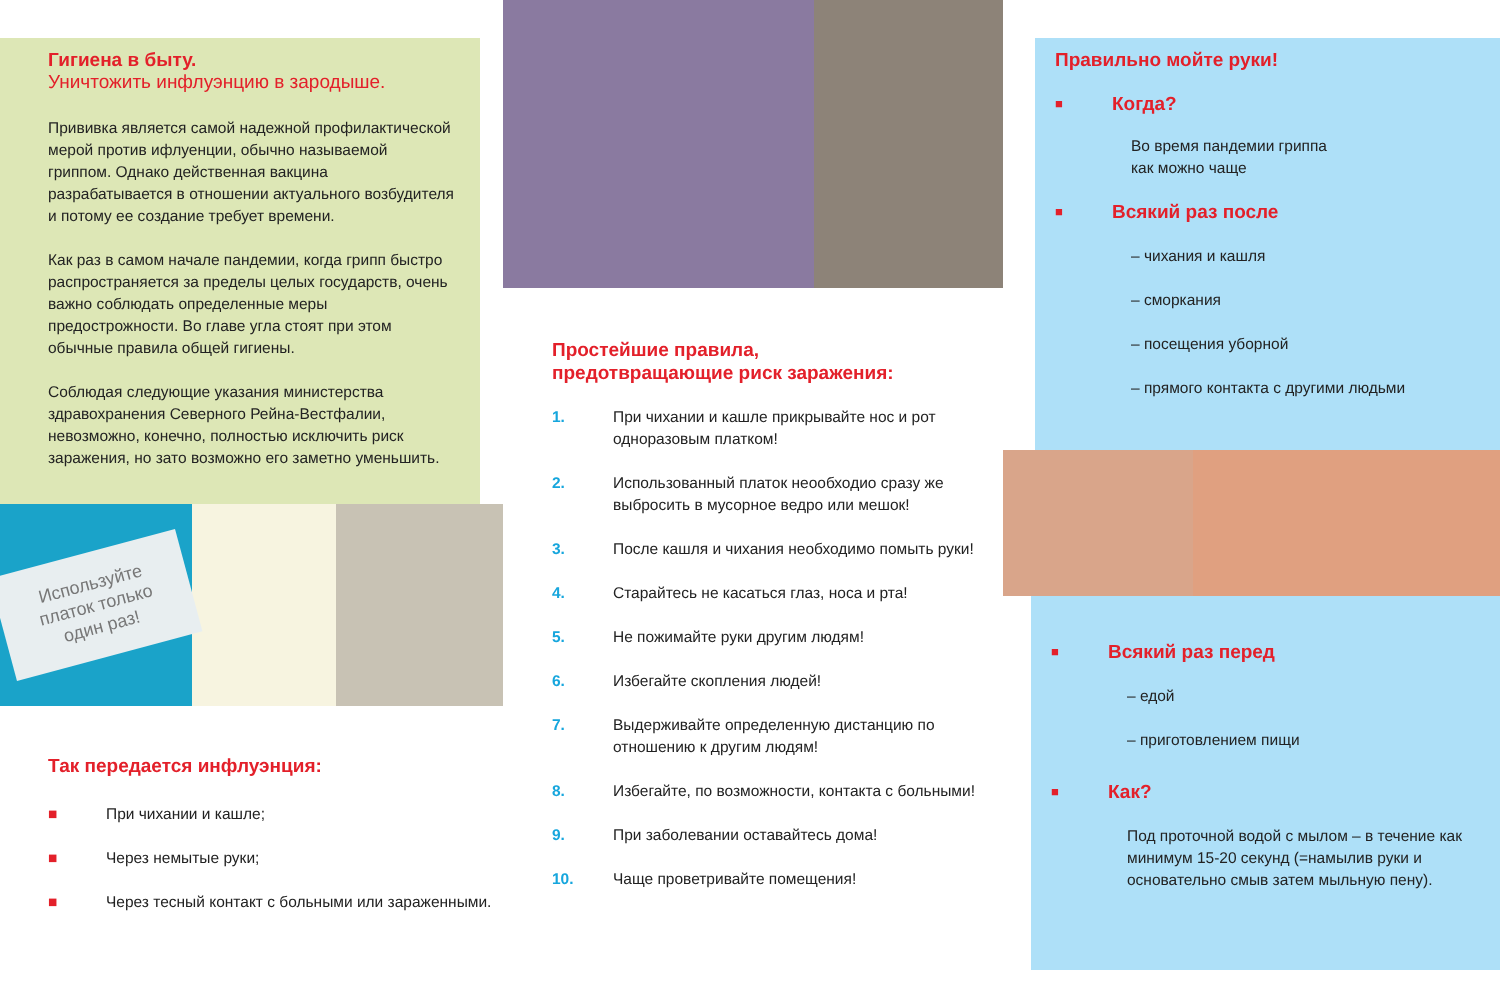Гигиена в быту.
Уничтожить инфлуэнцию в зародыше.
Прививка является самой надежной профилактической мерой против ифлуенции, обычно называемой гриппом. Однако действенная вакцина разрабатывается в отношении актуального возбудителя и потому ее создание требует времени.
Как раз в самом начале пандемии, когда грипп быстро распространяется за пределы целых государств, очень важно соблюдать определенные меры предострожности. Во главе угла стоят при этом обычные правила общей гигиены.
Соблюдая следующие указания министерства здравохранения Северного Рейна-Вестфалии, невозможно, конечно, полностью исключить риск заражения, но зато возможно его заметно уменьшить.
Используйте платок только один раз!
Так передается инфлуэнция:
■ При чихании и кашле;
■ Через немытые руки;
■ Через тесный контакт с больными или зараженными.
Простейшие правила,
предотвращающие риск заражения:
1. При чихании и кашле прикрывайте нос и рот одноразовым платком!
2. Использованный платок неообходио сразу же выбросить в мусорное ведро или мешок!
3. После кашля и чихания необходимо помыть руки!
4. Старайтесь не касаться глаз, носа и рта!
5. Не пожимайте руки другим людям!
6. Избегайте скопления людей!
7. Выдерживайте определенную дистанцию по отношению к другим людям!
8. Избегайте, по возможности, контакта с больными!
9. При заболевании оставайтесь дома!
10. Чаще проветривайте помещения!
Правильно мойте руки!
■ Когда?
Во время пандемии гриппа
как можно чаще
■ Всякий раз после
– чихания и кашля
– сморкания
– посещения уборной
– прямого контакта с другими людьми
■ Всякий раз перед
– едой
– приготовлением пищи
■ Как?
Под проточной водой с мылом – в течение как минимум 15-20 секунд (=намылив руки и основательно смыв затем мыльную пену).